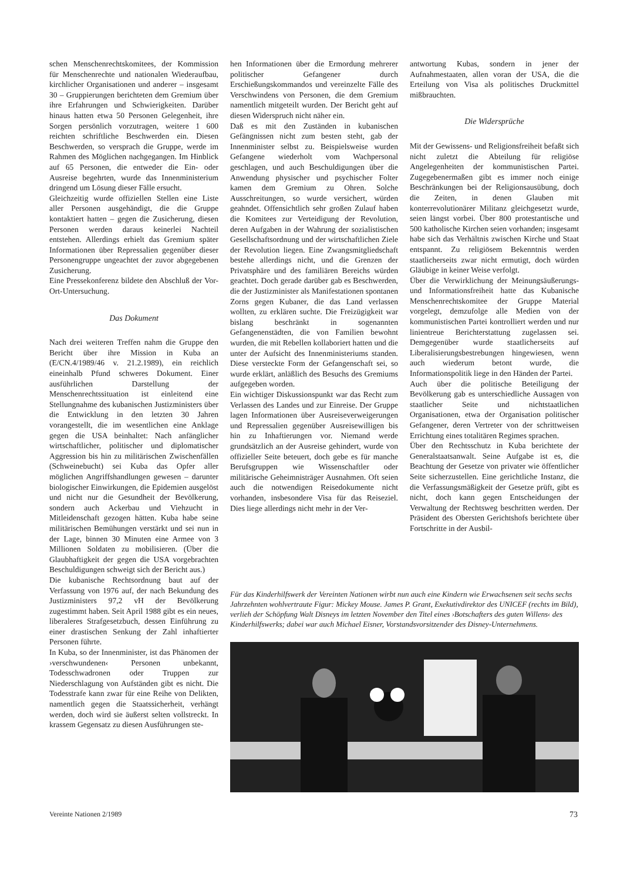schen Menschenrechtskomitees, der Kommission für Menschenrechte und nationalen Wiederaufbau, kirchlicher Organisationen und anderer – insgesamt 30 – Gruppierungen berichteten dem Gremium über ihre Erfahrungen und Schwierigkeiten. Darüber hinaus hatten etwa 50 Personen Gelegenheit, ihre Sorgen persönlich vorzutragen, weitere 1 600 reichten schriftliche Beschwerden ein. Diesen Beschwerden, so versprach die Gruppe, werde im Rahmen des Möglichen nachgegangen. Im Hinblick auf 65 Personen, die entweder die Ein- oder Ausreise begehrten, wurde das Innenministerium dringend um Lösung dieser Fälle ersucht.
Gleichzeitig wurde offiziellen Stellen eine Liste aller Personen ausgehändigt, die die Gruppe kontaktiert hatten – gegen die Zusicherung, diesen Personen werden daraus keinerlei Nachteil entstehen. Allerdings erhielt das Gremium später Informationen über Repressalien gegenüber dieser Personengruppe ungeachtet der zuvor abgegebenen Zusicherung.
Eine Pressekonferenz bildete den Abschluß der Vor-Ort-Untersuchung.
Das Dokument
Nach drei weiteren Treffen nahm die Gruppe den Bericht über ihre Mission in Kuba an (E/CN.4/1989/46 v. 21.2.1989), ein reichlich eineinhalb Pfund schweres Dokument. Einer ausführlichen Darstellung der Menschenrechtssituation ist einleitend eine Stellungnahme des kubanischen Justizministers über die Entwicklung in den letzten 30 Jahren vorangestellt, die im wesentlichen eine Anklage gegen die USA beinhaltet: Nach anfänglicher wirtschaftlicher, politischer und diplomatischer Aggression bis hin zu militärischen Zwischenfällen (Schweinebucht) sei Kuba das Opfer aller möglichen Angriffshandlungen gewesen – darunter biologischer Einwirkungen, die Epidemien ausgelöst und nicht nur die Gesundheit der Bevölkerung, sondern auch Ackerbau und Viehzucht in Mitleidenschaft gezogen hätten. Kuba habe seine militärischen Bemühungen verstärkt und sei nun in der Lage, binnen 30 Minuten eine Armee von 3 Millionen Soldaten zu mobilisieren. (Über die Glaubhaftigkeit der gegen die USA vorgebrachten Beschuldigungen schweigt sich der Bericht aus.)
Die kubanische Rechtsordnung baut auf der Verfassung von 1976 auf, der nach Bekundung des Justizministers 97,2 vH der Bevölkerung zugestimmt haben. Seit April 1988 gibt es ein neues, liberaleres Strafgesetzbuch, dessen Einführung zu einer drastischen Senkung der Zahl inhaftierter Personen führte.
In Kuba, so der Innenminister, ist das Phänomen der ›verschwundenen‹ Personen unbekannt, Todesschwadronen oder Truppen zur Niederschlagung von Aufständen gibt es nicht. Die Todesstrafe kann zwar für eine Reihe von Delikten, namentlich gegen die Staatssicherheit, verhängt werden, doch wird sie äußerst selten vollstreckt. In krassem Gegensatz zu diesen Ausführungen ste-
hen Informationen über die Ermordung mehrerer politischer Gefangener durch Erschießungskommandos und vereinzelte Fälle des Verschwindens von Personen, die dem Gremium namentlich mitgeteilt wurden. Der Bericht geht auf diesen Widerspruch nicht näher ein.
Daß es mit den Zuständen in kubanischen Gefängnissen nicht zum besten steht, gab der Innenminister selbst zu. Beispielsweise wurden Gefangene wiederholt vom Wachpersonal geschlagen, und auch Beschuldigungen über die Anwendung physischer und psychischer Folter kamen dem Gremium zu Ohren. Solche Ausschreitungen, so wurde versichert, würden geahndet. Offensichtlich sehr großen Zulauf haben die Komitees zur Verteidigung der Revolution, deren Aufgaben in der Wahrung der sozialistischen Gesellschaftsordnung und der wirtschaftlichen Ziele der Revolution liegen. Eine Zwangsmitgliedschaft bestehe allerdings nicht, und die Grenzen der Privatsphäre und des familiären Bereichs würden geachtet. Doch gerade darüber gab es Beschwerden, die der Justizminister als Manifestationen spontanen Zorns gegen Kubaner, die das Land verlassen wollten, zu erklären suchte. Die Freizügigkeit war bislang beschränkt in sogenannten Gefangenenstädten, die von Familien bewohnt wurden, die mit Rebellen kollaboriert hatten und die unter der Aufsicht des Innenministeriums standen. Diese versteckte Form der Gefangenschaft sei, so wurde erklärt, anläßlich des Besuchs des Gremiums aufgegeben worden.
Ein wichtiger Diskussionspunkt war das Recht zum Verlassen des Landes und zur Einreise. Der Gruppe lagen Informationen über Ausreiseverweigerungen und Repressalien gegenüber Ausreisewilligen bis hin zu Inhaftierungen vor. Niemand werde grundsätzlich an der Ausreise gehindert, wurde von offizieller Seite beteuert, doch gebe es für manche Berufsgruppen wie Wissenschaftler oder militärische Geheimnisträger Ausnahmen. Oft seien auch die notwendigen Reisedokumente nicht vorhanden, insbesondere Visa für das Reiseziel. Dies liege allerdings nicht mehr in der Ver-
antwortung Kubas, sondern in jener der Aufnahmestaaten, allen voran der USA, die die Erteilung von Visa als politisches Druckmittel mißbrauchten.
Die Widersprüche
Mit der Gewissens- und Religionsfreiheit befaßt sich nicht zuletzt die Abteilung für religiöse Angelegenheiten der kommunistischen Partei. Zugegebenermaßen gibt es immer noch einige Beschränkungen bei der Religionsausübung, doch die Zeiten, in denen Glauben mit konterrevolutionärer Militanz gleichgesetzt wurde, seien längst vorbei. Über 800 protestantische und 500 katholische Kirchen seien vorhanden; insgesamt habe sich das Verhältnis zwischen Kirche und Staat entspannt. Zu religiösem Bekenntnis werden staatlicherseits zwar nicht ermutigt, doch würden Gläubige in keiner Weise verfolgt.
Über die Verwirklichung der Meinungsäußerungs- und Informationsfreiheit hatte das Kubanische Menschenrechtskomitee der Gruppe Material vorgelegt, demzufolge alle Medien von der kommunistischen Partei kontrolliert werden und nur linientreue Berichterstattung zugelassen sei. Demgegenüber wurde staatlicherseits auf Liberalisierungsbestrebungen hingewiesen, wenn auch wiederum betont wurde, die Informationspolitik liege in den Händen der Partei.
Auch über die politische Beteiligung der Bevölkerung gab es unterschiedliche Aussagen von staatlicher Seite und nichtstaatlichen Organisationen, etwa der Organisation politischer Gefangener, deren Vertreter von der schrittweisen Errichtung eines totalitären Regimes sprachen.
Über den Rechtsschutz in Kuba berichtete der Generalstaatsanwalt. Seine Aufgabe ist es, die Beachtung der Gesetze von privater wie öffentlicher Seite sicherzustellen. Eine gerichtliche Instanz, die die Verfassungsmäßigkeit der Gesetze prüft, gibt es nicht, doch kann gegen Entscheidungen der Verwaltung der Rechtsweg beschritten werden. Der Präsident des Obersten Gerichtshofs berichtete über Fortschritte in der Ausbil-
Für das Kinderhilfswerk der Vereinten Nationen wirbt nun auch eine Kindern wie Erwachsenen seit sechs sechs Jahrzehnten wohlvertraute Figur: Mickey Mouse. James P. Grant, Exekutivdirektor des UNICEF (rechts im Bild), verlieh der Schöpfung Walt Disneys im letzten November den Titel eines ›Botschafters des guten Willens‹ des Kinderhilfswerks; dabei war auch Michael Eisner, Vorstandsvorsitzender des Disney-Unternehmens.
Vereinte Nationen 2/1989 73